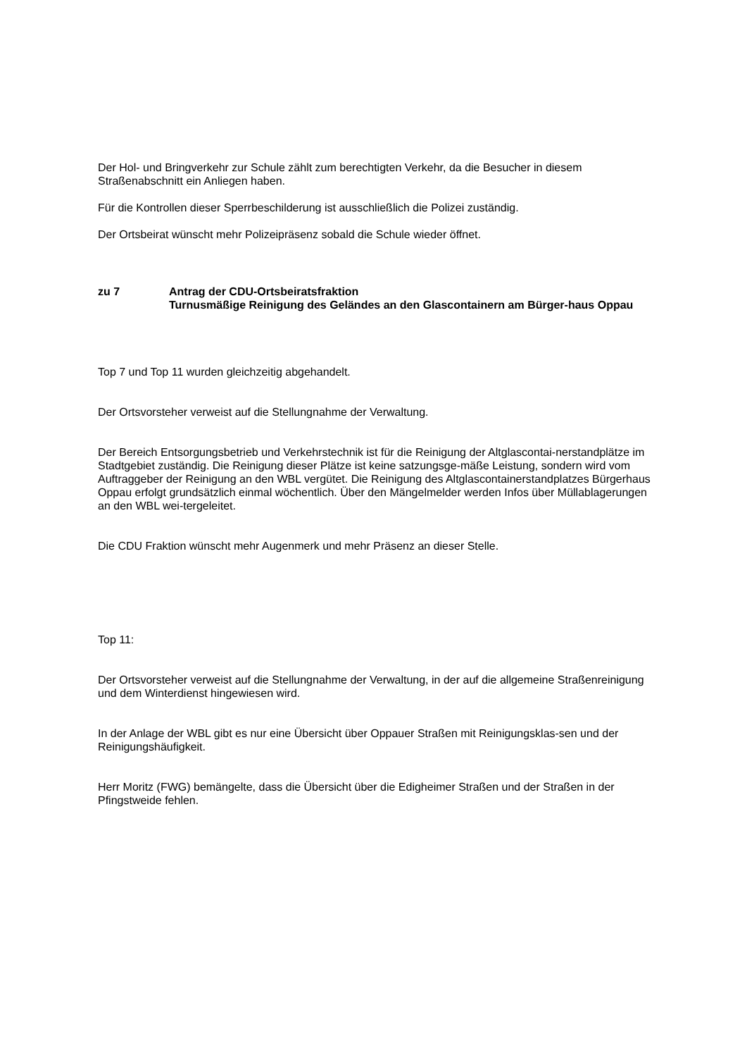Der Hol- und Bringverkehr zur Schule zählt zum berechtigten Verkehr, da die Besucher in diesem Straßenabschnitt ein Anliegen haben.
Für die Kontrollen dieser Sperrbeschilderung ist ausschließlich die Polizei zuständig.
Der Ortsbeirat wünscht mehr Polizeipräsenz sobald die Schule wieder öffnet.
zu 7 Antrag der CDU-Ortsbeiratsfraktion
Turnusmäßige Reinigung des Geländes an den Glascontainern am Bürger-haus Oppau
Top 7 und Top 11 wurden gleichzeitig abgehandelt.
Der Ortsvorsteher verweist auf die Stellungnahme der Verwaltung.
Der Bereich Entsorgungsbetrieb und Verkehrstechnik ist für die Reinigung der Altglascontai-nerstandplätze im Stadtgebiet zuständig. Die Reinigung dieser Plätze ist keine satzungsge-mäße Leistung, sondern wird vom Auftraggeber der Reinigung an den WBL vergütet. Die Reinigung des Altglascontainerstandplatzes Bürgerhaus Oppau erfolgt grundsätzlich einmal wöchentlich. Über den Mängelmelder werden Infos über Müllablagerungen an den WBL wei-tergeleitet.
Die CDU Fraktion wünscht mehr Augenmerk und mehr Präsenz an dieser Stelle.
Top 11:
Der Ortsvorsteher verweist auf die Stellungnahme der Verwaltung, in der auf die allgemeine Straßenreinigung und dem Winterdienst hingewiesen wird.
In der Anlage der WBL gibt es nur eine Übersicht über Oppauer Straßen mit Reinigungsklas-sen und der Reinigungshäufigkeit.
Herr Moritz (FWG) bemängelte, dass die Übersicht über die Edigheimer Straßen und der Straßen in der Pfingstweide fehlen.